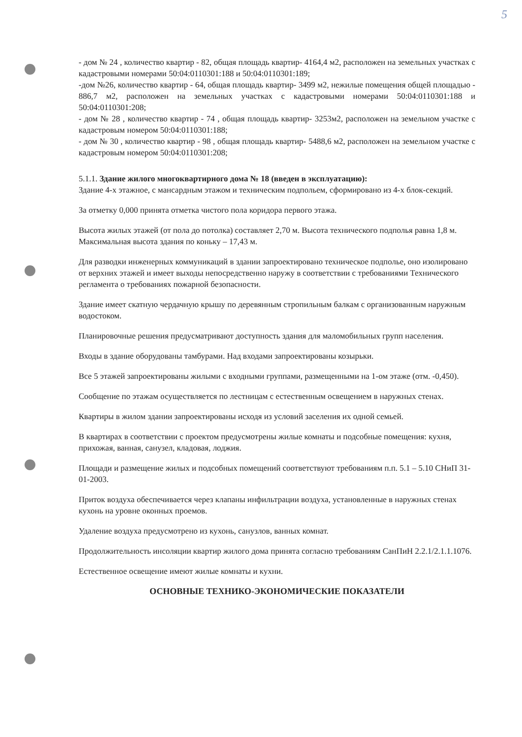5
- дом № 24 , количество квартир - 82, общая площадь квартир- 4164,4 м2, расположен на земельных участках с кадастровыми номерами 50:04:0110301:188 и 50:04:0110301:189;
-дом №26, количество квартир - 64, общая площадь квартир- 3499 м2, нежилые помещения общей площадью - 886,7 м2, расположен на земельных участках с кадастровыми номерами 50:04:0110301:188 и 50:04:0110301:208;
- дом № 28 , количество квартир - 74 , общая площадь квартир- 3253м2, расположен на земельном участке с кадастровым номером 50:04:0110301:188;
- дом № 30 , количество квартир - 98 , общая площадь квартир- 5488,6 м2, расположен на земельном участке с кадастровым номером 50:04:0110301:208;
5.1.1. Здание жилого многоквартирного дома № 18 (введен в эксплуатацию):
Здание 4-х этажное, с мансардным этажом и техническим подпольем, сформировано из 4-х блок-секций.
За отметку 0,000 принята отметка чистого пола коридора первого этажа.
Высота жилых этажей (от пола до потолка) составляет 2,70 м. Высота технического подполья равна 1,8 м. Максимальная высота здания по коньку – 17,43 м.
Для разводки инженерных коммуникаций в здании запроектировано техническое подполье, оно изолировано от верхних этажей и имеет выходы непосредственно наружу в соответствии с требованиями Технического регламента о требованиях пожарной безопасности.
Здание имеет скатную чердачную крышу по деревянным стропильным балкам с организованным наружным водостоком.
Планировочные решения предусматривают доступность здания для маломобильных групп населения.
Входы в здание оборудованы тамбурами. Над входами запроектированы козырьки.
Все 5 этажей запроектированы жилыми с входными группами, размещенными на 1-ом этаже (отм. -0,450).
Сообщение по этажам осуществляется по лестницам с естественным освещением в наружных стенах.
Квартиры в жилом здании запроектированы исходя из условий заселения их одной семьей.
В квартирах в соответствии с проектом предусмотрены жилые комнаты и подсобные помещения: кухня, прихожая, ванная, санузел, кладовая, лоджия.
Площади и размещение жилых и подсобных помещений соответствуют требованиям п.п. 5.1 – 5.10 СНиП 31-01-2003.
Приток воздуха обеспечивается через клапаны инфильтрации воздуха, установленные в наружных стенах кухонь на уровне оконных проемов.
Удаление воздуха предусмотрено из кухонь, санузлов, ванных комнат.
Продолжительность инсоляции квартир жилого дома принята согласно требованиям СанПиН 2.2.1/2.1.1.1076.
Естественное освещение имеют жилые комнаты и кухни.
ОСНОВНЫЕ ТЕХНИКО-ЭКОНОМИЧЕСКИЕ ПОКАЗАТЕЛИ